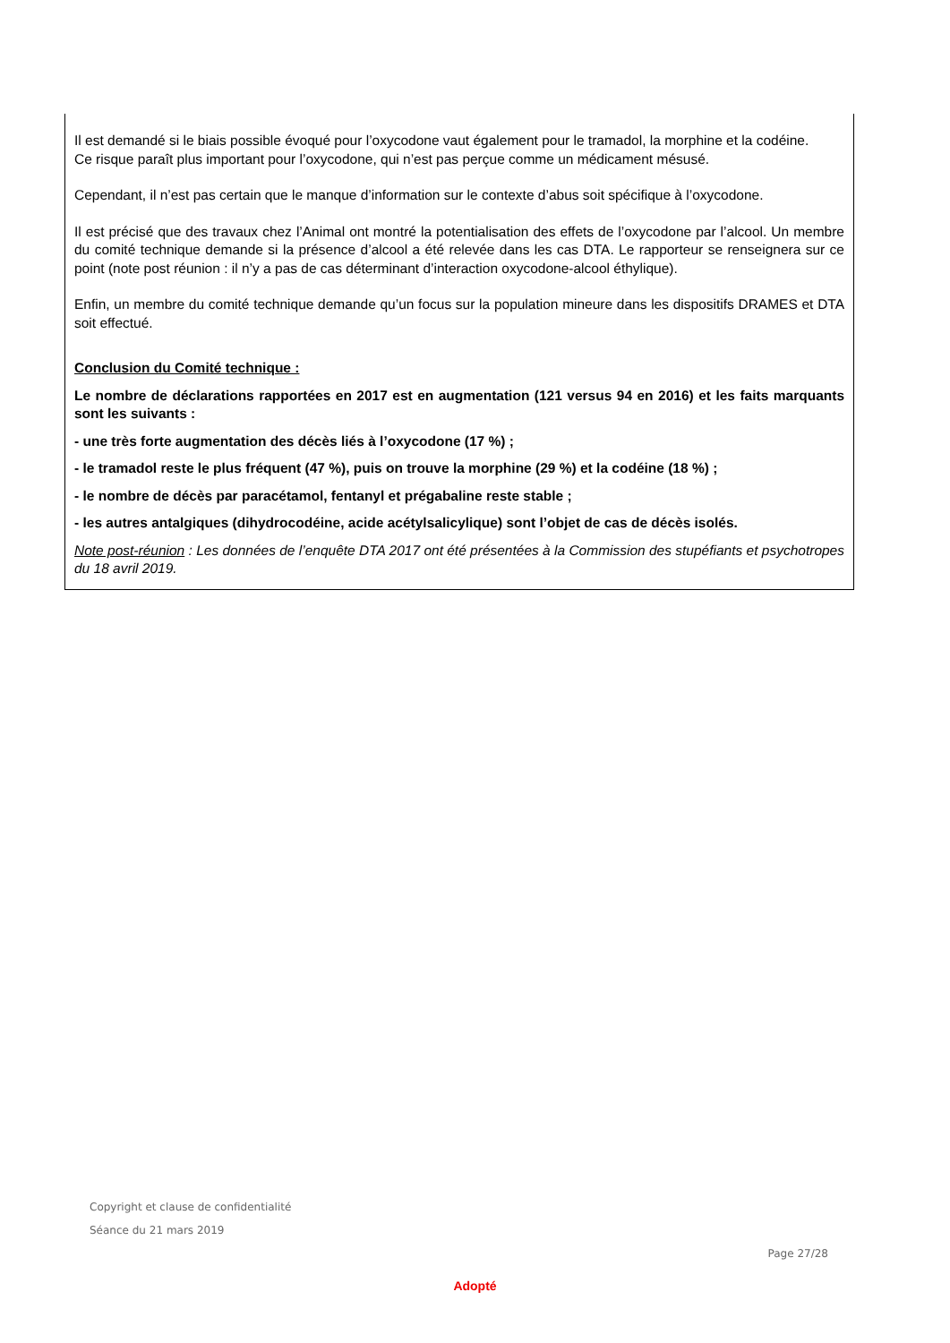Il est demandé si le biais possible évoqué pour l’oxycodone vaut également pour le tramadol, la morphine et la codéine.
Ce risque paraît plus important pour l’oxycodone, qui n’est pas perçue comme un médicament mésusé.
Cependant, il n’est pas certain que le manque d’information sur le contexte d’abus soit spécifique à l’oxycodone.
Il est précisé que des travaux chez l’Animal ont montré la potentialisation des effets de l’oxycodone par l’alcool. Un membre du comité technique demande si la présence d’alcool a été relevée dans les cas DTA. Le rapporteur se renseignera sur ce point (note post réunion : il n’y a pas de cas déterminant d’interaction oxycodone-alcool éthylique).
Enfin, un membre du comité technique demande qu’un focus sur la population mineure dans les dispositifs DRAMES et DTA soit effectué.
Conclusion du Comité technique :
Le nombre de déclarations rapportées en 2017 est en augmentation (121 versus 94 en 2016) et les faits marquants sont les suivants :
- une très forte augmentation des décès liés à l’oxycodone (17 %) ;
- le tramadol reste le plus fréquent (47 %), puis on trouve la morphine (29 %) et la codéine (18 %) ;
- le nombre de décès par paracétamol, fentanyl et prégabaline reste stable ;
- les autres antalgiques (dihydrocodéine, acide acétylsalicylique) sont l’objet de cas de décès isolés.
Note post-réunion : Les données de l’enquête DTA 2017 ont été présentées à la Commission des stupéfiants et psychotropes du 18 avril 2019.
Copyright et clause de confidentialité
Séance du 21 mars 2019
Page 27/28
Adopté